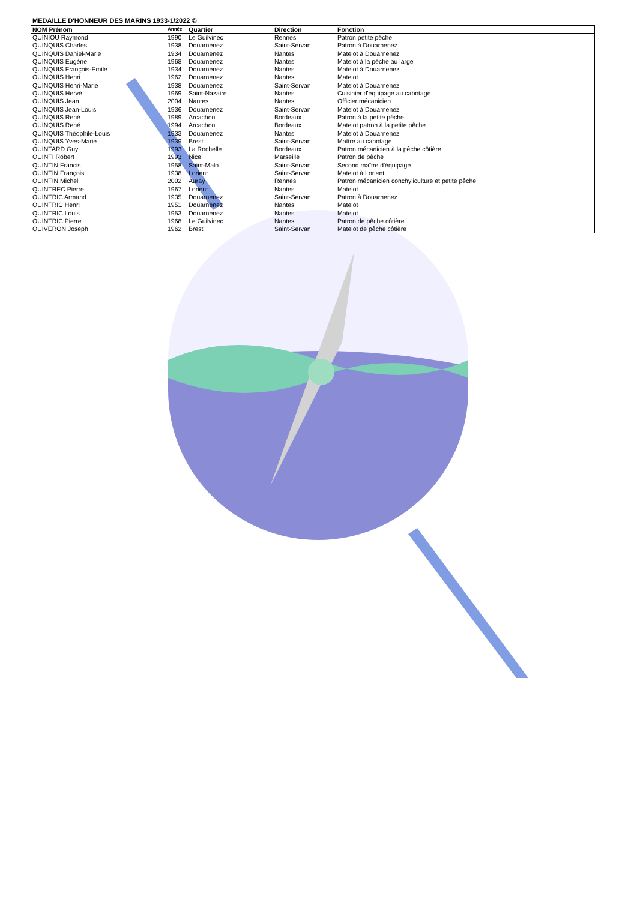MEDAILLE D'HONNEUR DES MARINS 1933-1/2022 ©
| NOM Prénom | Année | Quartier | Direction | Fonction |
| --- | --- | --- | --- | --- |
| QUINIOU Raymond | 1990 | Le Guilvinec | Rennes | Patron petite pêche |
| QUINQUIS Charles | 1938 | Douarnenez | Saint-Servan | Patron à Douarnenez |
| QUINQUIS Daniel-Marie | 1934 | Douarnenez | Nantes | Matelot à Douarnenez |
| QUINQUIS Eugène | 1968 | Douarnenez | Nantes | Matelot à la pêche au large |
| QUINQUIS François-Emile | 1934 | Douarnenez | Nantes | Matelot à Douarnenez |
| QUINQUIS Henri | 1962 | Douarnenez | Nantes | Matelot |
| QUINQUIS Henri-Marie | 1938 | Douarnenez | Saint-Servan | Matelot à Douarnenez |
| QUINQUIS Hervé | 1969 | Saint-Nazaire | Nantes | Cuisinier d'équipage au cabotage |
| QUINQUIS Jean | 2004 | Nantes | Nantes | Officier mécanicien |
| QUINQUIS Jean-Louis | 1936 | Douarnenez | Saint-Servan | Matelot à Douarnenez |
| QUINQUIS René | 1989 | Arcachon | Bordeaux | Patron à la petite pêche |
| QUINQUIS René | 1994 | Arcachon | Bordeaux | Matelot patron à la petite pêche |
| QUINQUIS Théophile-Louis | 1933 | Douarnenez | Nantes | Matelot à Douarnenez |
| QUINQUIS Yves-Marie | 1939 | Brest | Saint-Servan | Maître au cabotage |
| QUINTARD Guy | 1993 | La Rochelle | Bordeaux | Patron mécanicien à la pêche côtière |
| QUINTI Robert | 1993 | Nice | Marseille | Patron de pêche |
| QUINTIN Francis | 1958 | Saint-Malo | Saint-Servan | Second maître d'équipage |
| QUINTIN François | 1938 | Lorient | Saint-Servan | Matelot à Lorient |
| QUINTIN Michel | 2002 | Auray | Rennes | Patron mécanicien conchyliculture et petite pêche |
| QUINTREC Pierre | 1967 | Lorient | Nantes | Matelot |
| QUINTRIC Armand | 1935 | Douarnenez | Saint-Servan | Patron à Douarnenez |
| QUINTRIC Henri | 1951 | Douarnenez | Nantes | Matelot |
| QUINTRIC Louis | 1953 | Douarnenez | Nantes | Matelot |
| QUINTRIC Pierre | 1968 | Le Guilvinec | Nantes | Patron de pêche côtière |
| QUIVERON Joseph | 1962 | Brest | Saint-Servan | Matelot de pêche côtière |